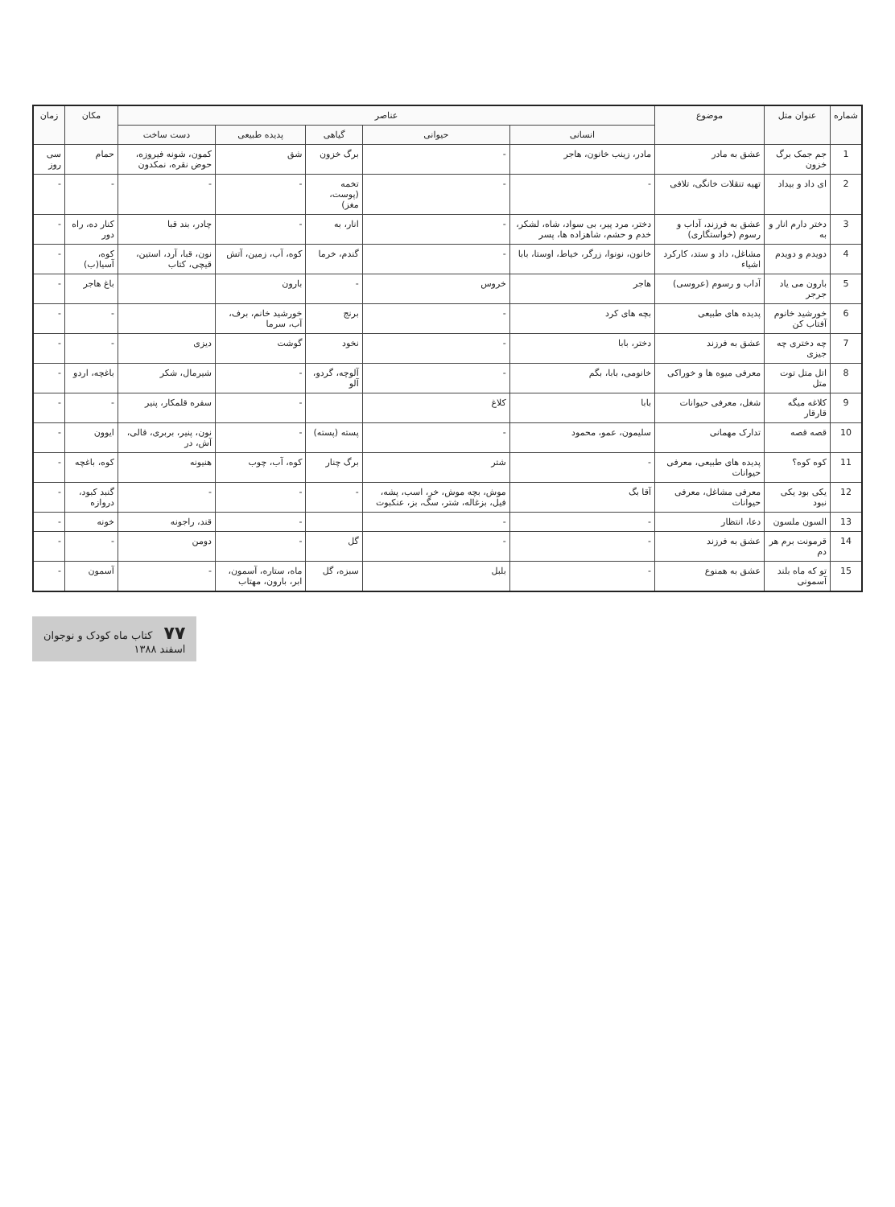| شماره | عنوان متل | موضوع | عناصر | | | | | مکان | زمان |
| --- | --- | --- | --- | --- | --- | --- | --- | --- | --- |
| | | | انسانی | حیوانی | گیاهی | پدیده طبیعی | دست ساخت | | |
| 1 | جم جمک برگ خزون | عشق به مادر | مادر، زینب خانون، هاجر | - | برگ خزون | شق | کمون، شونه فیروزه، حوض نقره، نمکدون | حمام | سی روز |
| 2 | ای داد و بیداد | تهیه تنقلات خانگی، تلافی | - | - | تخمه (پوست، مغز) | - | - | - | - |
| 3 | دختر دارم انار و به | عشق به فرزند، آداب و رسوم (خواستگاری) | دختر، مرد پیر، بی سواد، شاه، لشکر، خدم و حشم، شاهزاده ها، پسر | - | انار، به | - | چادر، بند قبا | کنار ده، راه دور | - |
| 4 | دویدم و دویدم | مشاغل، داد و ستد، کارکرد اشیاء | خانون، نونوا، زرگر، خیاط، اوستا، بابا | - | گندم، خرما | کوه، آب، زمین، آتش | نون، قبا، آرد، استین، قیچی، کتاب | کوه، آسیا(ب) | - |
| 5 | بارون می یاد جرجر | آداب و رسوم (عروسی) | هاجر | خروس | - | بارون | | باغ هاجر | - |
| 6 | خورشید خانوم آفتاب کن | پدیده های طبیعی | بچه های کرد | - | برنج | خورشید خانم، برف، آب، سرما | | - | - |
| 7 | چه دختری چه جیزی | عشق به فرزند | دختر، بابا | - | نخود | گوشت | دیزی | - | - |
| 8 | اتل متل توت متل | معرفی میوه ها و خوراکی | خانومی، بابا، بگم | - | آلوچه، گردو، آلو | - | شیرمال، شکر | باغچه، اردو | - |
| 9 | کلاغه میگه قارقار | شغل، معرفی حیوانات | بابا | کلاغ | | - | سفره قلمکار، پنیر | - | - |
| 10 | قصه قصه | تدارک مهمانی | سلیمون، عمو، محمود | - | پسته (پسته) | - | نون، پنیر، بربری، قالی، آش، در | ایوون | - |
| 11 | کوه کوه؟ | پدیده های طبیعی، معرفی حیوانات | - | شتر | برگ چنار | کوه، آب، چوب | هنیونه | کوه، باغچه | - |
| 12 | یکی بود یکی نبود | معرفی مشاغل، معرفی حیوانات | آقا بگ | موش، بچه موش، خر، اسب، پشه، فیل، بزغاله، شتر، سگ، بز، عنکبوت | - | - | - | گنبد کبود، دروازه | - |
| 13 | السون ملسون | دعا، انتظار | - | - | | - | قند، راجونه | خونه | - |
| 14 | قرمونت برم هر دم | عشق به فرزند | - | - | گل | - | دومن | - | - |
| 15 | تو که ماه بلند آسمونی | عشق به همنوع | - | بلبل | سبزه، گل | ماه، ستاره، آسمون، ابر، بارون، مهتاب | - | آسمون | - |
۷۷ کتاب ماه کودک و نوجوان
اسفند ۱۳۸۸